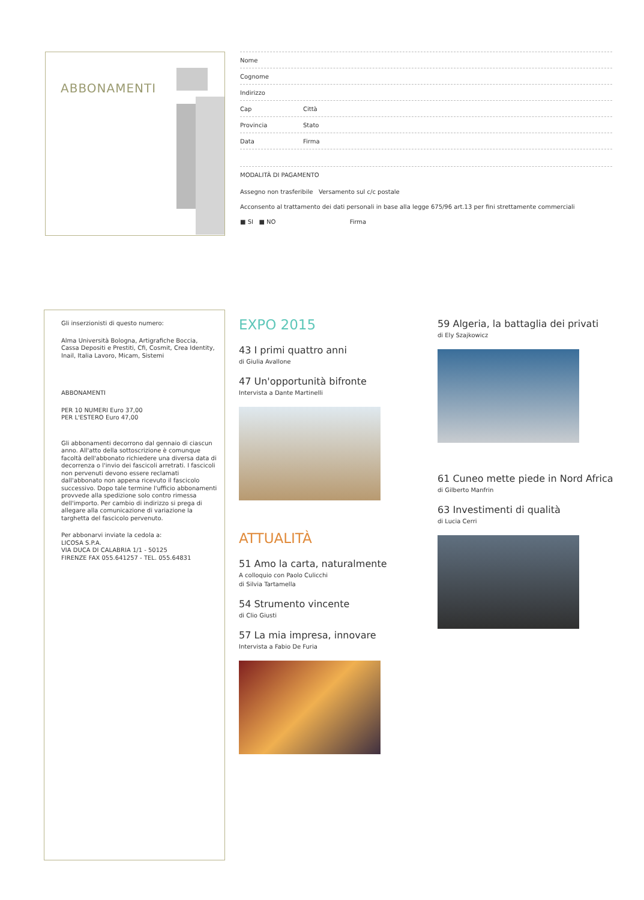ABBONAMENTI
Nome
Cognome
Indirizzo
Cap Città
Provincia Stato
Data Firma
MODALITÀ DI PAGAMENTO
Assegno non trasferibile Versamento sul c/c postale
Acconsento al trattamento dei dati personali in base alla legge 675/96 art.13 per fini strettamente commerciali
■ SI ■ NO Firma
Gli inserzionisti di questo numero:
Alma Università Bologna, Artigrafiche Boccia, Cassa Depositi e Prestiti, Cfi, Cosmit, Crea Identity, Inail, Italia Lavoro, Micam, Sistemi
ABBONAMENTI
PER 10 NUMERI Euro 37,00
PER L'ESTERO Euro 47,00
Gli abbonamenti decorrono dal gennaio di ciascun anno. All'atto della sottoscrizione è comunque facoltà dell'abbonato richiedere una diversa data di decorrenza o l'invio dei fascicoli arretrati. I fascicoli non pervenuti devono essere reclamati dall'abbonato non appena ricevuto il fascicolo successivo. Dopo tale termine l'ufficio abbonamenti provvede alla spedizione solo contro rimessa dell'importo. Per cambio di indirizzo si prega di allegare alla comunicazione di variazione la targhetta del fascicolo pervenuto.
Per abbonarvi inviate la cedola a:
LICOSA S.P.A.
VIA DUCA DI CALABRIA 1/1 - 50125
FIRENZE FAX 055.641257 - TEL. 055.64831
EXPO 2015
43 I primi quattro anni
di Giulia Avallone
47 Un'opportunità bifronte
Intervista a Dante Martinelli
ATTUALITÀ
51 Amo la carta, naturalmente
A colloquio con Paolo Culicchi
di Silvia Tartamella
54 Strumento vincente
di Clio Giusti
57 La mia impresa, innovare
Intervista a Fabio De Furia
59 Algeria, la battaglia dei privati
di Ely Szajkowicz
61 Cuneo mette piede in Nord Africa
di Gilberto Manfrin
63 Investimenti di qualità
di Lucia Cerri